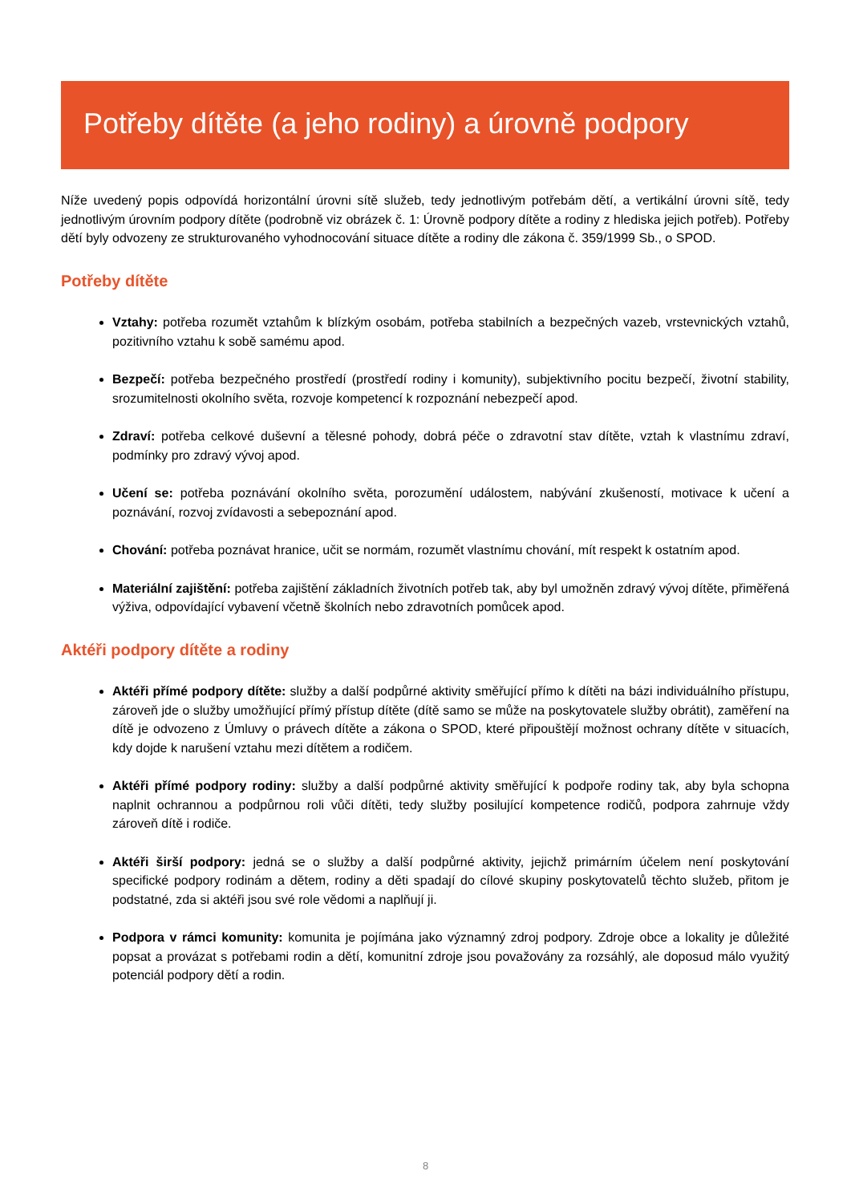Potřeby dítěte (a jeho rodiny) a úrovně podpory
Níže uvedený popis odpovídá horizontální úrovni sítě služeb, tedy jednotlivým potřebám dětí, a vertikální úrovni sítě, tedy jednotlivým úrovním podpory dítěte (podrobně viz obrázek č. 1: Úrovně podpory dítěte a rodiny z hlediska jejich potřeb). Potřeby dětí byly odvozeny ze strukturovaného vyhodnocování situace dítěte a rodiny dle zákona č. 359/1999 Sb., o SPOD.
Potřeby dítěte
Vztahy: potřeba rozumět vztahům k blízkým osobám, potřeba stabilních a bezpečných vazeb, vrstevnických vztahů, pozitivního vztahu k sobě samému apod.
Bezpečí: potřeba bezpečného prostředí (prostředí rodiny i komunity), subjektivního pocitu bezpečí, životní stability, srozumitelnosti okolního světa, rozvoje kompetencí k rozpoznání nebezpečí apod.
Zdraví: potřeba celkové duševní a tělesné pohody, dobrá péče o zdravotní stav dítěte, vztah k vlastnímu zdraví, podmínky pro zdravý vývoj apod.
Učení se: potřeba poznávání okolního světa, porozumění událostem, nabývání zkušeností, motivace k učení a poznávání, rozvoj zvídavosti a sebepoznání apod.
Chování: potřeba poznávat hranice, učit se normám, rozumět vlastnímu chování, mít respekt k ostatním apod.
Materiální zajištění: potřeba zajištění základních životních potřeb tak, aby byl umožněn zdravý vývoj dítěte, přiměřená výživa, odpovídající vybavení včetně školních nebo zdravotních pomůcek apod.
Aktéři podpory dítěte a rodiny
Aktéři přímé podpory dítěte: služby a další podpůrné aktivity směřující přímo k dítěti na bázi individuálního přístupu, zároveň jde o služby umožňující přímý přístup dítěte (dítě samo se může na poskytovatele služby obrátit), zaměření na dítě je odvozeno z Úmluvy o právech dítěte a zákona o SPOD, které připouštějí možnost ochrany dítěte v situacích, kdy dojde k narušení vztahu mezi dítětem a rodičem.
Aktéři přímé podpory rodiny: služby a další podpůrné aktivity směřující k podpoře rodiny tak, aby byla schopna naplnit ochrannou a podpůrnou roli vůči dítěti, tedy služby posilující kompetence rodičů, podpora zahrnuje vždy zároveň dítě i rodiče.
Aktéři širší podpory: jedná se o služby a další podpůrné aktivity, jejichž primárním účelem není poskytování specifické podpory rodinám a dětem, rodiny a děti spadají do cílové skupiny poskytovatelů těchto služeb, přitom je podstatné, zda si aktéři jsou své role vědomi a naplňují ji.
Podpora v rámci komunity: komunita je pojímána jako významný zdroj podpory. Zdroje obce a lokality je důležité popsat a provázat s potřebami rodin a dětí, komunitní zdroje jsou považovány za rozsáhlý, ale doposud málo využitý potenciál podpory dětí a rodin.
8